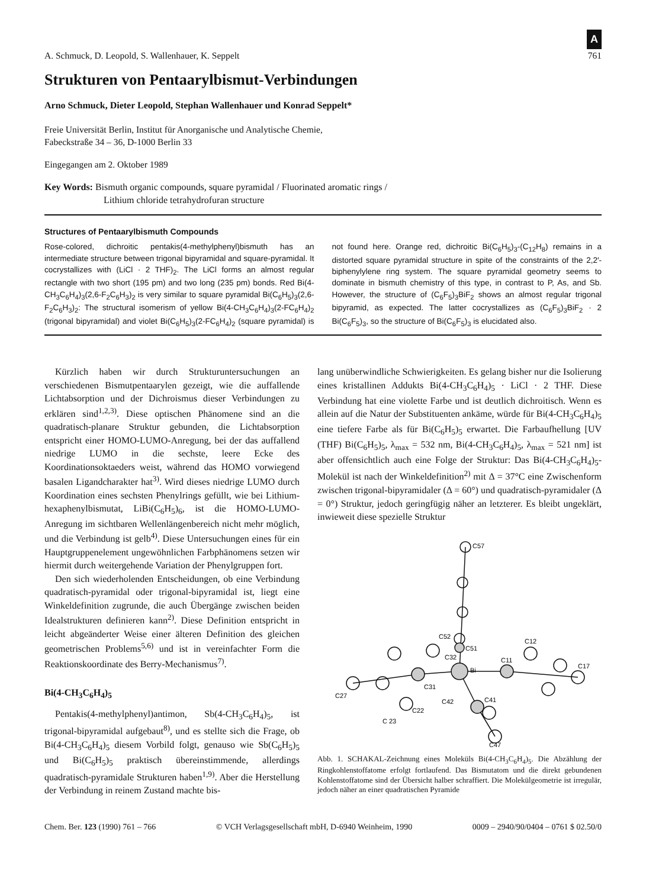A. Schmuck, D. Leopold, S. Wallenhauer, K. Seppelt A
761
Strukturen von Pentaarylbismut-Verbindungen
Arno Schmuck, Dieter Leopold, Stephan Wallenhauer und Konrad Seppelt*
Freie Universität Berlin, Institut für Anorganische und Analytische Chemie,
Fabeckstraße 34 – 36, D-1000 Berlin 33
Eingegangen am 2. Oktober 1989
Key Words: Bismuth organic compounds, square pyramidal / Fluorinated aromatic rings /
Lithium chloride tetrahydrofuran structure
Structures of Pentaarylbismuth Compounds
Rose-colored, dichroitic pentakis(4-methylphenyl)bismuth has an intermediate structure between trigonal bipyramidal and square-pyramidal. It cocrystallizes with (LiCl · 2 THF)<sub>2</sub>. The LiCl forms an almost regular rectangle with two short (195 pm) and two long (235 pm) bonds. Red Bi(4-CH<sub>3</sub>C<sub>6</sub>H<sub>4</sub>)<sub>3</sub>(2,6-F<sub>2</sub>C<sub>6</sub>H<sub>3</sub>)<sub>2</sub> is very similar to square pyramidal Bi(C<sub>6</sub>H<sub>5</sub>)<sub>3</sub>(2,6-F<sub>2</sub>C<sub>6</sub>H<sub>3</sub>)<sub>2</sub>: The structural isomerism of yellow Bi(4-CH<sub>3</sub>C<sub>6</sub>H<sub>4</sub>)<sub>3</sub>(2-FC<sub>6</sub>H<sub>4</sub>)<sub>2</sub> (trigonal bipyramidal) and violet Bi(C<sub>6</sub>H<sub>5</sub>)<sub>3</sub>(2-FC<sub>6</sub>H<sub>4</sub>)<sub>2</sub> (square pyramidal) is not found here. Orange red, dichroitic Bi(C<sub>6</sub>H<sub>5</sub>)<sub>3</sub>-(C<sub>12</sub>H<sub>8</sub>) remains in a distorted square pyramidal structure in spite of the constraints of the 2,2′-biphenylylene ring system. The square pyramidal geometry seems to dominate in bismuth chemistry of this type, in contrast to P, As, and Sb. However, the structure of (C<sub>6</sub>F<sub>5</sub>)<sub>3</sub>BiF<sub>2</sub> shows an almost regular trigonal bipyramid, as expected. The latter cocrystallizes as (C<sub>6</sub>F<sub>5</sub>)<sub>3</sub>BiF<sub>2</sub> · 2 Bi(C<sub>6</sub>F<sub>5</sub>)<sub>3</sub>, so the structure of Bi(C<sub>6</sub>F<sub>5</sub>)<sub>3</sub> is elucidated also.
Kürzlich haben wir durch Strukturuntersuchungen an verschiedenen Bismutpentaarylen gezeigt, wie die auffallende Lichtabsorption und der Dichroismus dieser Verbindungen zu erklären sind<sup>1,2,3)</sup>. Diese optischen Phänomene sind an die quadratisch-planare Struktur gebunden, die Lichtabsorption entspricht einer HOMO-LUMO-Anregung, bei der das auffallend niedrige LUMO in die sechste, leere Ecke des Koordinationsoktaeders weist, während das HOMO vorwiegend basalen Ligandcharakter hat<sup>3)</sup>. Wird dieses niedrige LUMO durch Koordination eines sechsten Phenylrings gefüllt, wie bei Lithium-hexaphenylbismutat, LiBi(C<sub>6</sub>H<sub>5</sub>)<sub>6</sub>, ist die HOMO-LUMO-Anregung im sichtbaren Wellenlängenbereich nicht mehr möglich, und die Verbindung ist gelb<sup>4)</sup>. Diese Untersuchungen eines für ein Hauptgruppenelement ungewöhnlichen Farbphänomens setzen wir hiermit durch weitergehende Variation der Phenylgruppen fort.
Den sich wiederholenden Entscheidungen, ob eine Verbindung quadratisch-pyramidal oder trigonal-bipyramidal ist, liegt eine Winkeldefinition zugrunde, die auch Übergänge zwischen beiden Idealstrukturen definieren kann<sup>2)</sup>. Diese Definition entspricht in leicht abgeänderter Weise einer älteren Definition des gleichen geometrischen Problems<sup>5,6)</sup> und ist in vereinfachter Form die Reaktionskoordinate des Berry-Mechanismus<sup>7)</sup>.
Bi(4-CH<sub>3</sub>C<sub>6</sub>H<sub>4</sub>)<sub>5</sub>
Pentakis(4-methylphenyl)antimon, Sb(4-CH<sub>3</sub>C<sub>6</sub>H<sub>4</sub>)<sub>5</sub>, ist trigonal-bipyramidal aufgebaut<sup>8)</sup>, und es stellte sich die Frage, ob Bi(4-CH<sub>3</sub>C<sub>6</sub>H<sub>4</sub>)<sub>5</sub> diesem Vorbild folgt, genauso wie Sb(C<sub>6</sub>H<sub>5</sub>)<sub>5</sub> und Bi(C<sub>6</sub>H<sub>5</sub>)<sub>5</sub> praktisch übereinstimmende, allerdings quadratisch-pyramidale Strukturen haben<sup>1,9)</sup>. Aber die Herstellung der Verbindung in reinem Zustand machte bis-
lang unüberwindliche Schwierigkeiten. Es gelang bisher nur die Isolierung eines kristallinen Addukts Bi(4-CH<sub>3</sub>C<sub>6</sub>H<sub>4</sub>)<sub>5</sub> · LiCl · 2 THF. Diese Verbindung hat eine violette Farbe und ist deutlich dichroitisch. Wenn es allein auf die Natur der Substituenten ankäme, würde für Bi(4-CH<sub>3</sub>C<sub>6</sub>H<sub>4</sub>)<sub>5</sub> eine tiefere Farbe als für Bi(C<sub>6</sub>H<sub>5</sub>)<sub>5</sub> erwartet. Die Farbaufhellung [UV (THF) Bi(C<sub>6</sub>H<sub>5</sub>)<sub>5</sub>, λ<sub>max</sub> = 532 nm, Bi(4-CH<sub>3</sub>C<sub>6</sub>H<sub>4</sub>)<sub>5</sub>, λ<sub>max</sub> = 521 nm] ist aber offensichtlich auch eine Folge der Struktur: Das Bi(4-CH<sub>3</sub>C<sub>6</sub>H<sub>4</sub>)<sub>5</sub>-Molekül ist nach der Winkeldefinition<sup>2)</sup> mit Δ = 37°C eine Zwischenform zwischen trigonal-bipyramidaler (Δ = 60°) und quadratisch-pyramidaler (Δ = 0°) Struktur, jedoch geringfügig näher an letzterer. Es bleibt ungeklärt, inwieweit diese spezielle Struktur
C57
C52
C51
C32
Bi
C11
C12
C17
C31
C42
C41
C27
C22
C 23
C47
Abb. 1. SCHAKAL-Zeichnung eines Moleküls Bi(4-CH<sub>3</sub>C<sub>6</sub>H<sub>4</sub>)<sub>5</sub>. Die Abzählung der Ringkohlenstoffatome erfolgt fortlaufend. Das Bismutatom und die direkt gebundenen Kohlenstoffatome sind der Übersicht halber schraffiert. Die Molekülgeometrie ist irregulär, jedoch näher an einer quadratischen Pyramide
Chem. Ber. 123 (1990) 761 – 766 © VCH Verlagsgesellschaft mbH, D-6940 Weinheim, 1990 0009 – 2940/90/0404 – 0761 $ 02.50/0